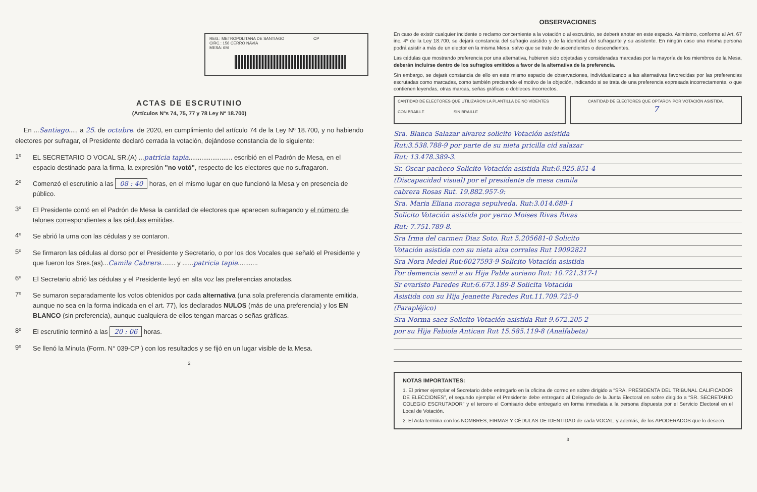REG.: METROPOLITANA DE SANTIAGO CP
CIRC.: 156 CERRO NAVIA
MESA: 6M
ACTAS DE ESCRUTINIO
(Artículos Nºs 74, 75, 77 y 78 Ley Nº 18.700)
En ...Santiago...., a 25. de octubre. de 2020, en cumplimiento del artículo 74 de la Ley Nº 18.700, y no habiendo electores por sufragar, el Presidente declaró cerrada la votación, dejándose constancia de lo siguiente:
1º
EL SECRETARIO O VOCAL SR.(A) ...patricia tapia........................ escribió en el Padrón de Mesa, en el espacio destinado para la firma, la expresión "no votó", respecto de los electores que no sufragaron.
2º
Comenzó el escrutinio a las 08 : 40 horas, en el mismo lugar en que funcionó la Mesa y en presencia de público.
3º
El Presidente contó en el Padrón de Mesa la cantidad de electores que aparecen sufragando y el número de talones correspondientes a las cédulas emitidas.
4º
Se abrió la urna con las cédulas y se contaron.
5º
Se firmaron las cédulas al dorso por el Presidente y Secretario, o por los dos Vocales que señaló el Presidente y que fueron los Sres.(as)...Camila Cabrera........ y ......patricia tapia...........
6º
El Secretario abrió las cédulas y el Presidente leyó en alta voz las preferencias anotadas.
7º
Se sumaron separadamente los votos obtenidos por cada alternativa (una sola preferencia claramente emitida, aunque no sea en la forma indicada en el art. 77), los declarados NULOS (más de una preferencia) y los EN BLANCO (sin preferencia), aunque cualquiera de ellos tengan marcas o señas gráficas.
8º
El escrutinio terminó a las 20 : 06 horas.
9º
Se llenó la Minuta (Form. N° 039-CP ) con los resultados y se fijó en un lugar visible de la Mesa.
2
OBSERVACIONES
En caso de existir cualquier incidente o reclamo concerniente a la votación o al escrutinio, se deberá anotar en este espacio. Asimismo, conforme al Art. 67 inc. 4º de la Ley 18.700, se dejará constancia del sufragio asistido y de la identidad del sufragante y su asistente. En ningún caso una misma persona podrá asistir a más de un elector en la misma Mesa, salvo que se trate de ascendientes o descendientes.
Las cédulas que mostrando preferencia por una alternativa, hubieren sido objetadas y consideradas marcadas por la mayoría de los miembros de la Mesa, deberán incluirse dentro de los sufragios emitidos a favor de la alternativa de la preferencia.
Sin embargo, se dejará constancia de ello en este mismo espacio de observaciones, individualizando a las alternativas favorecidas por las preferencias escrutadas como marcadas, como también precisando el motivo de la objeción, indicando si se trata de una preferencia expresada incorrectamente, o que contienen leyendas, otras marcas, señas gráficas o dobleces incorrectos.
CANTIDAD DE ELECTORES QUE UTILIZARON LA PLANTILLA DE NO VIDENTES
CON BRAILLE SIN BRAILLE
CANTIDAD DE ELECTORES QUE OPTARON POR VOTACIÓN ASISTIDA.
7
Sra. Blanca Salazar alvarez solicito Votación asistida
Rut:3.538.788-9 por parte de su nieta pricilla cid salazar
Rut: 13.478.389-3.
Sr. Oscar pacheco Solicito Votación asistida Rut:6.925.851-4
(Discapacidad visual) por el presidente de mesa camila
cabrera Rosas Rut. 19.882.957-9:
Sra. Maria Eliana moraga sepulveda. Rut:3.014.689-1
Solicito Votación asistida por yerno Moises Rivas Rivas
Rut: 7.751.789-8.
Sra Irma del carmen Diaz Soto. Rut 5.205681-0 Solicito
Votación asistida con su nieta aixa corrales Rut 19092821
Sra Nora Medel Rut:6027593-9 Solicito Votación asistida
Por demencia senil a su Hija Pabla soriano Rut: 10.721.317-1
Sr evaristo Paredes Rut:6.673.189-8 Solicita Votación
Asistida con su Hija Jeanette Paredes Rut.11.709.725-0
(Parapléjico)
Sra Norma saez Solicito Votación asistida Rut 9.672.205-2
por su Hija Fabiola Antican Rut 15.585.119-8 (Analfabeta)
NOTAS IMPORTANTES:
1. El primer ejemplar el Secretario debe entregarlo en la oficina de correo en sobre dirigido a “SRA. PRESIDENTA DEL TRIBUNAL CALIFICADOR DE ELECCIONES”, el segundo ejemplar el Presidente debe entregarlo al Delegado de la Junta Electoral en sobre dirigido a “SR. SECRETARIO COLEGIO ESCRUTADOR” y el tercero el Comisario debe entregarlo en forma inmediata a la persona dispuesta por el Servicio Electoral en el Local de Votación.
2. El Acta termina con los NOMBRES, FIRMAS Y CÉDULAS DE IDENTIDAD de cada VOCAL, y además, de los APODERADOS que lo deseen.
3